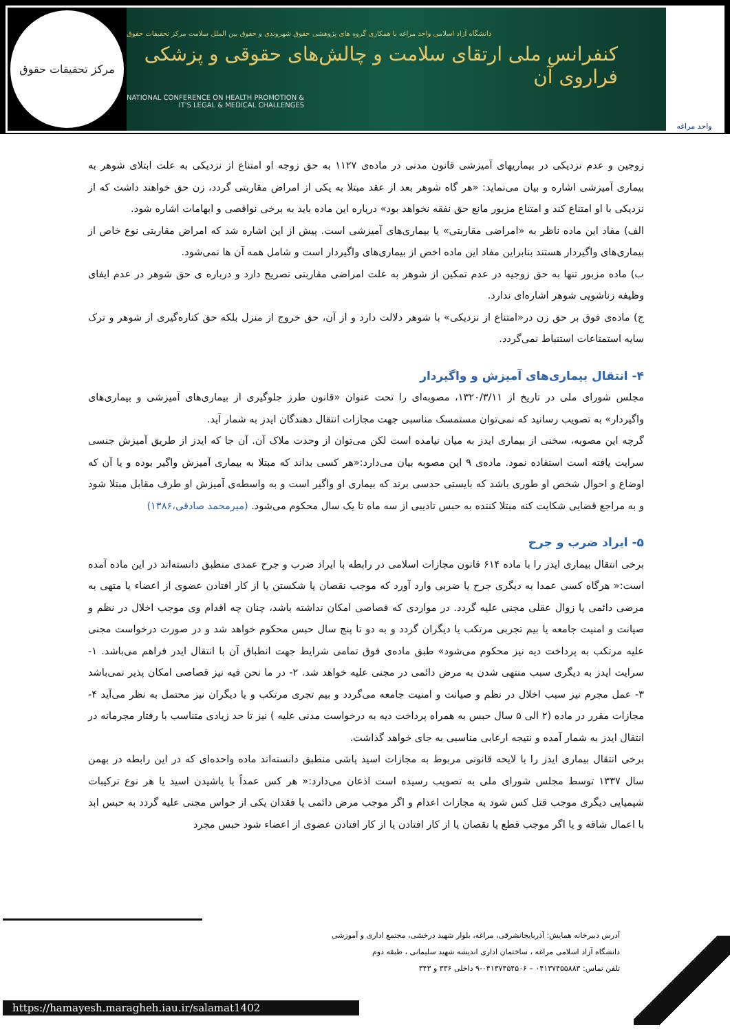مرکز تحقیقات حقوق
دانشگاه آزاد اسلامی واحد مراغه با همکاری گروه های پژوهشی حقوق شهروندی و حقوق بین الملل سلامت مرکز تحقیقات حقوق
کنفرانس ملی ارتقای سلامت و چالش‌های حقوقی و پزشکی فراروی آن
NATIONAL CONFERENCE ON HEALTH PROMOTION &
IT'S LEGAL & MEDICAL CHALLENGES
واحد مراغه
زوجین و عدم نزدیکی در بیماریهای آمیزشی قانون مدنی در ماده‌ی ۱۱۲۷ به حق زوجه او امتناع از نزدیکی به علت ابتلای شوهر به بیماری آمیزشی اشاره و بیان می‌نماید: «هر گاه شوهر بعد از عقد مبتلا به یکی از امراض مقاربتی گردد، زن حق خواهند داشت که از نزدیکی با او امتناع کند و امتناع مزبور مانع حق نفقه نخواهد بود» درباره این ماده باید به برخی نواقصی و ابهامات اشاره شود.
الف) مفاد این ماده ناظر به «امراضی مقاربتی» یا بیماری‌های آمیزشی است. پیش از این اشاره شد که امراض مقاربتی نوع خاص از بیماری‌های واگیردار هستند بنابراین مفاد این ماده اخص از بیماری‌های واگیردار است و شامل همه آن ها نمی‌شود.
ب) ماده مزبور تنها به حق زوجیه در عدم تمکین از شوهر به علت امراضی مقاربتی تصریح دارد و درباره ی حق شوهر در عدم ایفای وظیفه زناشویی شوهر اشاره‌ای ندارد.
ج) ماده‌ی فوق بر حق زن در«امتناع از نزدیکی» با شوهر دلالت دارد و از آن، حق خروج از منزل بلکه حق کناره‌گیری از شوهر و ترک سایه استمتاعات استنباط نمی‌گردد.
۴- انتقال بیماری‌های آمیزش و واگیردار
مجلس شورای ملی در تاریخ از ۱۳۲۰/۳/۱۱، مصوبه‌ای را تحت عنوان «قانون طرز جلوگیری از بیماری‌های آمیزشی و بیماری‌های واگیردار» به تصویب رسانید که نمی‌توان مستمسک مناسبی جهت مجازات انتقال دهندگان ایدز به شمار آید.
گرچه این مصوبه، سخنی از بیماری ایدز به میان نیامده است لکن می‌توان از وحدت ملاک آن. آن جا که ایدز از طریق آمیزش جنسی سرایت یافته است استفاده نمود. ماده‌ی ۹ این مصوبه بیان می‌دارد:«هر کسی بداند که مبتلا به بیماری آمیزش واگیر بوده و یا آن که اوضاع و احوال شخص او طوری باشد که بایستی حدسی برند که بیماری او واگیر است و به واسطه‌ی آمیزش او طرف مقابل مبتلا شود و به مراجع قضایی شکایت کنه مبتلا کننده به حبس تادیبی از سه ماه تا یک سال محکوم می‌شود. (میرمحمد صادقی،۱۳۸۶)
۵- ایراد ضرب و جرح
برخی انتقال بیماری ایدز را با ماده ۶۱۴ قانون مجازات اسلامی در رابطه با ایراد ضرب و جرح عمدی منطبق دانسته‌اند در این ماده آمده است:« هرگاه کسی عمدا به دیگری جرح یا ضربی وارد آورد که موجب نقصان یا شکستن یا از کار افتادن عضوی از اعضاء یا متهی به مرضی دائمی یا زوال عقلی مجنی علیه گردد. در مواردی که قصاصی امکان نداشته باشد، چنان چه اقدام وی موجب اخلال در نظم و صیانت و امنیت جامعه یا بیم تجربی مرتکب یا دیگران گردد و به دو تا پنج سال حبس محکوم خواهد شد و در صورت درخواست مجنی علیه مرتکب به پرداخت دیه نیز محکوم می‌شود» طبق ماده‌ی فوق تمامی شرایط جهت انطباق آن با انتقال ایدر فراهم می‌باشد. ۱- سرایت ایدز به دیگری سبب منتهی شدن به مرض دائمی در مجنی علیه خواهد شد. ۲- در ما نحن فیه نیز قصاصی امکان پذیر نمی‌باشد ۳- عمل مجرم نیز سبب اخلال در نظم و صیانت و امنیت جامعه می‌گردد و بیم تجری مرتکب و یا دیگران نیز محتمل به نظر می‌آید ۴- مجازات مقرر در ماده (۲ الی ۵ سال حبس به همراه پرداخت دیه به درخواست مدنی علیه ) نیز تا حد زیادی متناسب با رفتار مجرمانه در انتقال ایدز به شمار آمده و نتیجه ارعابی مناسبی به جای خواهد گذاشت.
برخی انتقال بیماری ایدز را با لایحه قانونی مربوط به مجازات اسید پاشی منطبق دانسته‌اند ماده واحده‌ای که در این رابطه در بهمن سال ۱۳۳۷ توسط مجلس شورای ملی به تصویب رسیده است اذعان می‌دارد:« هر کس عمداً با پاشیدن اسید یا هر نوع ترکیبات شیمیایی دیگری موجب قتل کس شود به مجازات اعدام و اگر موجب مرض دائمی یا فقدان یکی از حواس مجنی علیه گردد به حبس ابد با اعمال شاقه و یا اگر موجب قطع یا نقصان یا از کار افتادن یا از کار افتادن عضوی از اعضاء شود حبس مجرد
آدرس دبیرخانه همایش: آذربایجانشرقی، مراغه، بلوار شهید درخشی، مجتمع اداری و آموزشی
دانشگاه آزاد اسلامی مراغه ، ساختمان اداری اندیشه شهید سلیمانی ، طبقه دوم
تلفن تماس: ۰۴۱۳۷۴۵۵۸۸۳ – ۰۴۱۳۷۴۵۴۵۰۶-۹ داخلی ۳۳۶ و ۳۴۳
https://hamayesh.maragheh.iau.ir/salamat1402